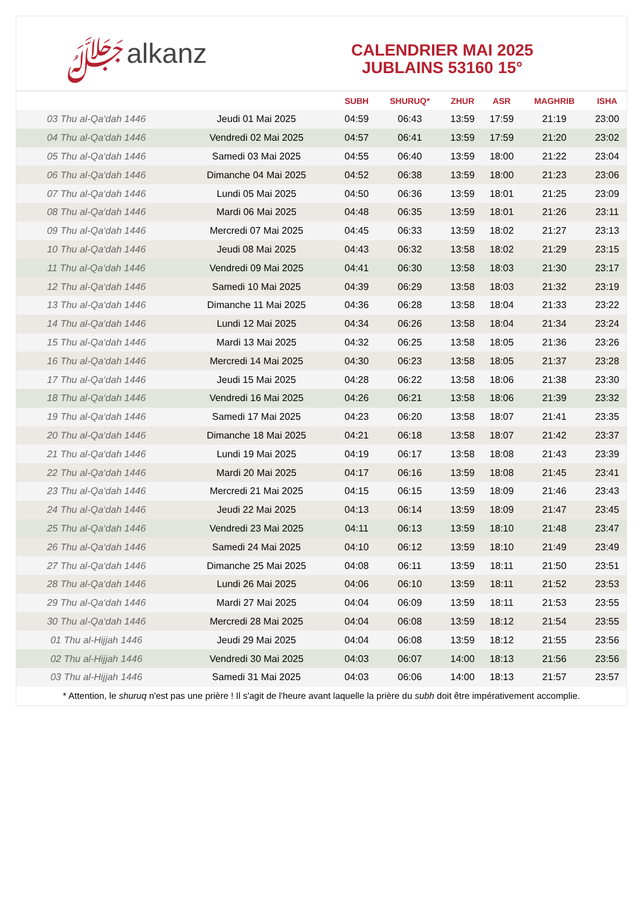ﷻalkanz
CALENDRIER MAI 2025
JUBLAINS 53160 15°
| | | SUBH | SHURUQ* | ZHUR | ASR | MAGHRIB | ISHA |
| --- | --- | --- | --- | --- | --- | --- | --- |
| 03 Thu al-Qa‘dah 1446 | Jeudi 01 Mai 2025 | 04:59 | 06:43 | 13:59 | 17:59 | 21:19 | 23:00 |
| 04 Thu al-Qa‘dah 1446 | Vendredi 02 Mai 2025 | 04:57 | 06:41 | 13:59 | 17:59 | 21:20 | 23:02 |
| 05 Thu al-Qa‘dah 1446 | Samedi 03 Mai 2025 | 04:55 | 06:40 | 13:59 | 18:00 | 21:22 | 23:04 |
| 06 Thu al-Qa‘dah 1446 | Dimanche 04 Mai 2025 | 04:52 | 06:38 | 13:59 | 18:00 | 21:23 | 23:06 |
| 07 Thu al-Qa‘dah 1446 | Lundi 05 Mai 2025 | 04:50 | 06:36 | 13:59 | 18:01 | 21:25 | 23:09 |
| 08 Thu al-Qa‘dah 1446 | Mardi 06 Mai 2025 | 04:48 | 06:35 | 13:59 | 18:01 | 21:26 | 23:11 |
| 09 Thu al-Qa‘dah 1446 | Mercredi 07 Mai 2025 | 04:45 | 06:33 | 13:59 | 18:02 | 21:27 | 23:13 |
| 10 Thu al-Qa‘dah 1446 | Jeudi 08 Mai 2025 | 04:43 | 06:32 | 13:58 | 18:02 | 21:29 | 23:15 |
| 11 Thu al-Qa‘dah 1446 | Vendredi 09 Mai 2025 | 04:41 | 06:30 | 13:58 | 18:03 | 21:30 | 23:17 |
| 12 Thu al-Qa‘dah 1446 | Samedi 10 Mai 2025 | 04:39 | 06:29 | 13:58 | 18:03 | 21:32 | 23:19 |
| 13 Thu al-Qa‘dah 1446 | Dimanche 11 Mai 2025 | 04:36 | 06:28 | 13:58 | 18:04 | 21:33 | 23:22 |
| 14 Thu al-Qa‘dah 1446 | Lundi 12 Mai 2025 | 04:34 | 06:26 | 13:58 | 18:04 | 21:34 | 23:24 |
| 15 Thu al-Qa‘dah 1446 | Mardi 13 Mai 2025 | 04:32 | 06:25 | 13:58 | 18:05 | 21:36 | 23:26 |
| 16 Thu al-Qa‘dah 1446 | Mercredi 14 Mai 2025 | 04:30 | 06:23 | 13:58 | 18:05 | 21:37 | 23:28 |
| 17 Thu al-Qa‘dah 1446 | Jeudi 15 Mai 2025 | 04:28 | 06:22 | 13:58 | 18:06 | 21:38 | 23:30 |
| 18 Thu al-Qa‘dah 1446 | Vendredi 16 Mai 2025 | 04:26 | 06:21 | 13:58 | 18:06 | 21:39 | 23:32 |
| 19 Thu al-Qa‘dah 1446 | Samedi 17 Mai 2025 | 04:23 | 06:20 | 13:58 | 18:07 | 21:41 | 23:35 |
| 20 Thu al-Qa‘dah 1446 | Dimanche 18 Mai 2025 | 04:21 | 06:18 | 13:58 | 18:07 | 21:42 | 23:37 |
| 21 Thu al-Qa‘dah 1446 | Lundi 19 Mai 2025 | 04:19 | 06:17 | 13:58 | 18:08 | 21:43 | 23:39 |
| 22 Thu al-Qa‘dah 1446 | Mardi 20 Mai 2025 | 04:17 | 06:16 | 13:59 | 18:08 | 21:45 | 23:41 |
| 23 Thu al-Qa‘dah 1446 | Mercredi 21 Mai 2025 | 04:15 | 06:15 | 13:59 | 18:09 | 21:46 | 23:43 |
| 24 Thu al-Qa‘dah 1446 | Jeudi 22 Mai 2025 | 04:13 | 06:14 | 13:59 | 18:09 | 21:47 | 23:45 |
| 25 Thu al-Qa‘dah 1446 | Vendredi 23 Mai 2025 | 04:11 | 06:13 | 13:59 | 18:10 | 21:48 | 23:47 |
| 26 Thu al-Qa‘dah 1446 | Samedi 24 Mai 2025 | 04:10 | 06:12 | 13:59 | 18:10 | 21:49 | 23:49 |
| 27 Thu al-Qa‘dah 1446 | Dimanche 25 Mai 2025 | 04:08 | 06:11 | 13:59 | 18:11 | 21:50 | 23:51 |
| 28 Thu al-Qa‘dah 1446 | Lundi 26 Mai 2025 | 04:06 | 06:10 | 13:59 | 18:11 | 21:52 | 23:53 |
| 29 Thu al-Qa‘dah 1446 | Mardi 27 Mai 2025 | 04:04 | 06:09 | 13:59 | 18:11 | 21:53 | 23:55 |
| 30 Thu al-Qa‘dah 1446 | Mercredi 28 Mai 2025 | 04:04 | 06:08 | 13:59 | 18:12 | 21:54 | 23:55 |
| 01 Thu al-Hijjah 1446 | Jeudi 29 Mai 2025 | 04:04 | 06:08 | 13:59 | 18:12 | 21:55 | 23:56 |
| 02 Thu al-Hijjah 1446 | Vendredi 30 Mai 2025 | 04:03 | 06:07 | 14:00 | 18:13 | 21:56 | 23:56 |
| 03 Thu al-Hijjah 1446 | Samedi 31 Mai 2025 | 04:03 | 06:06 | 14:00 | 18:13 | 21:57 | 23:57 |
* Attention, le shuruq n'est pas une prière ! Il s'agit de l'heure avant laquelle la prière du subh doit être impérativement accomplie.